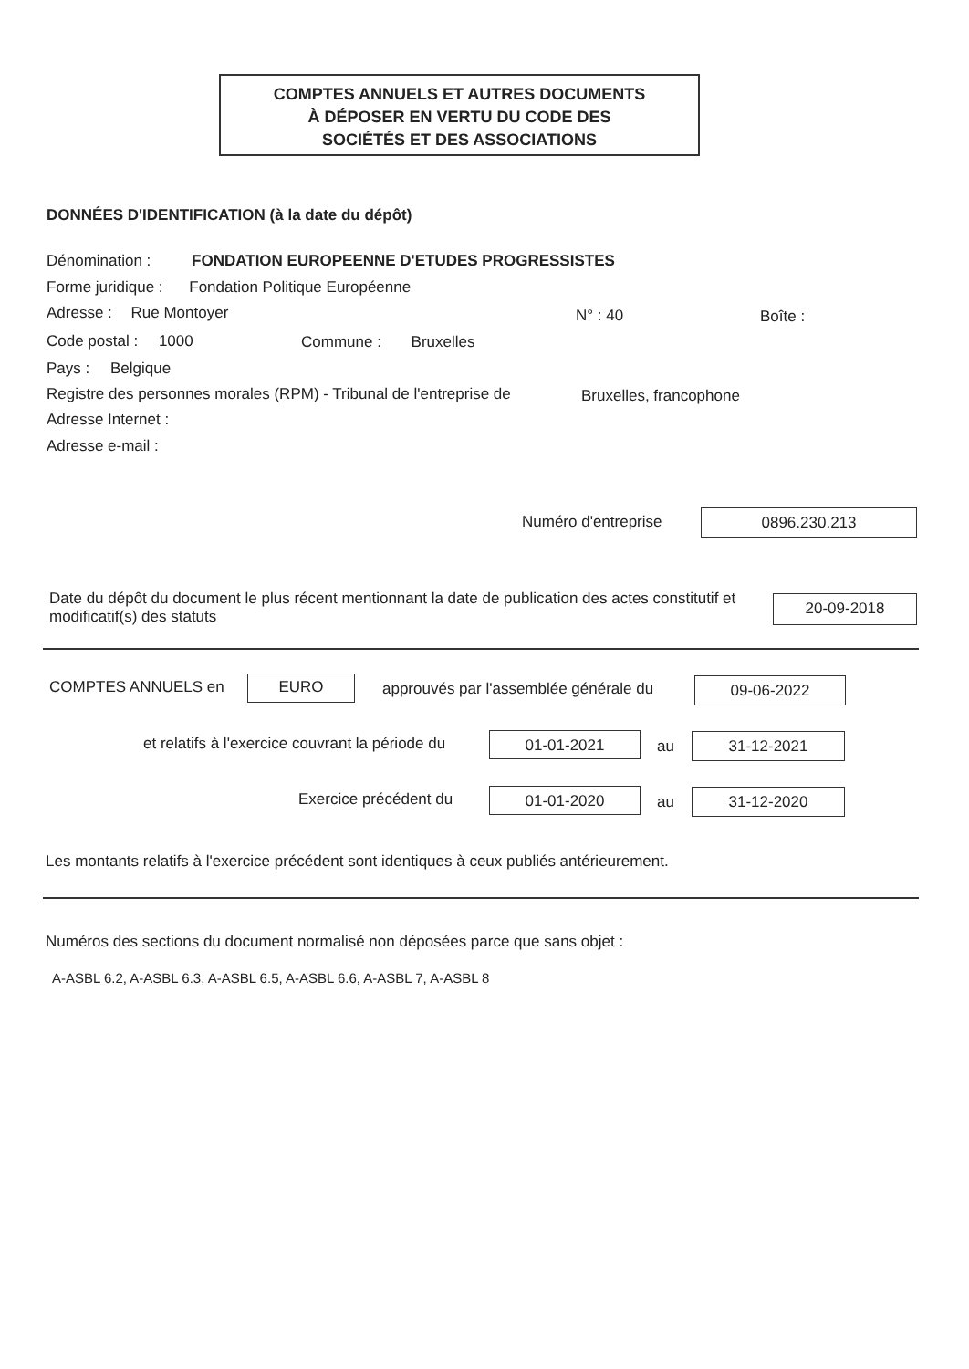COMPTES ANNUELS ET AUTRES DOCUMENTS
À DÉPOSER EN VERTU DU CODE DES
SOCIÉTÉS ET DES ASSOCIATIONS
DONNÉES D'IDENTIFICATION (à la date du dépôt)
Dénomination : FONDATION EUROPEENNE D'ETUDES PROGRESSISTES
Forme juridique : Fondation Politique Européenne
Adresse : Rue Montoyer N° : 40 Boîte :
Code postal : 1000 Commune : Bruxelles
Pays : Belgique
Registre des personnes morales (RPM) - Tribunal de l'entreprise de Bruxelles, francophone
Adresse Internet :
Adresse e-mail :
Numéro d'entreprise 0896.230.213
Date du dépôt du document le plus récent mentionnant la date de publication des actes constitutif et modificatif(s) des statuts
20-09-2018
COMPTES ANNUELS en EURO approuvés par l'assemblée générale du 09-06-2022
et relatifs à l'exercice couvrant la période du 01-01-2021 au 31-12-2021
Exercice précédent du 01-01-2020 au 31-12-2020
Les montants relatifs à l'exercice précédent sont identiques à ceux publiés antérieurement.
Numéros des sections du document normalisé non déposées parce que sans objet :
A-ASBL 6.2, A-ASBL 6.3, A-ASBL 6.5, A-ASBL 6.6, A-ASBL 7, A-ASBL 8